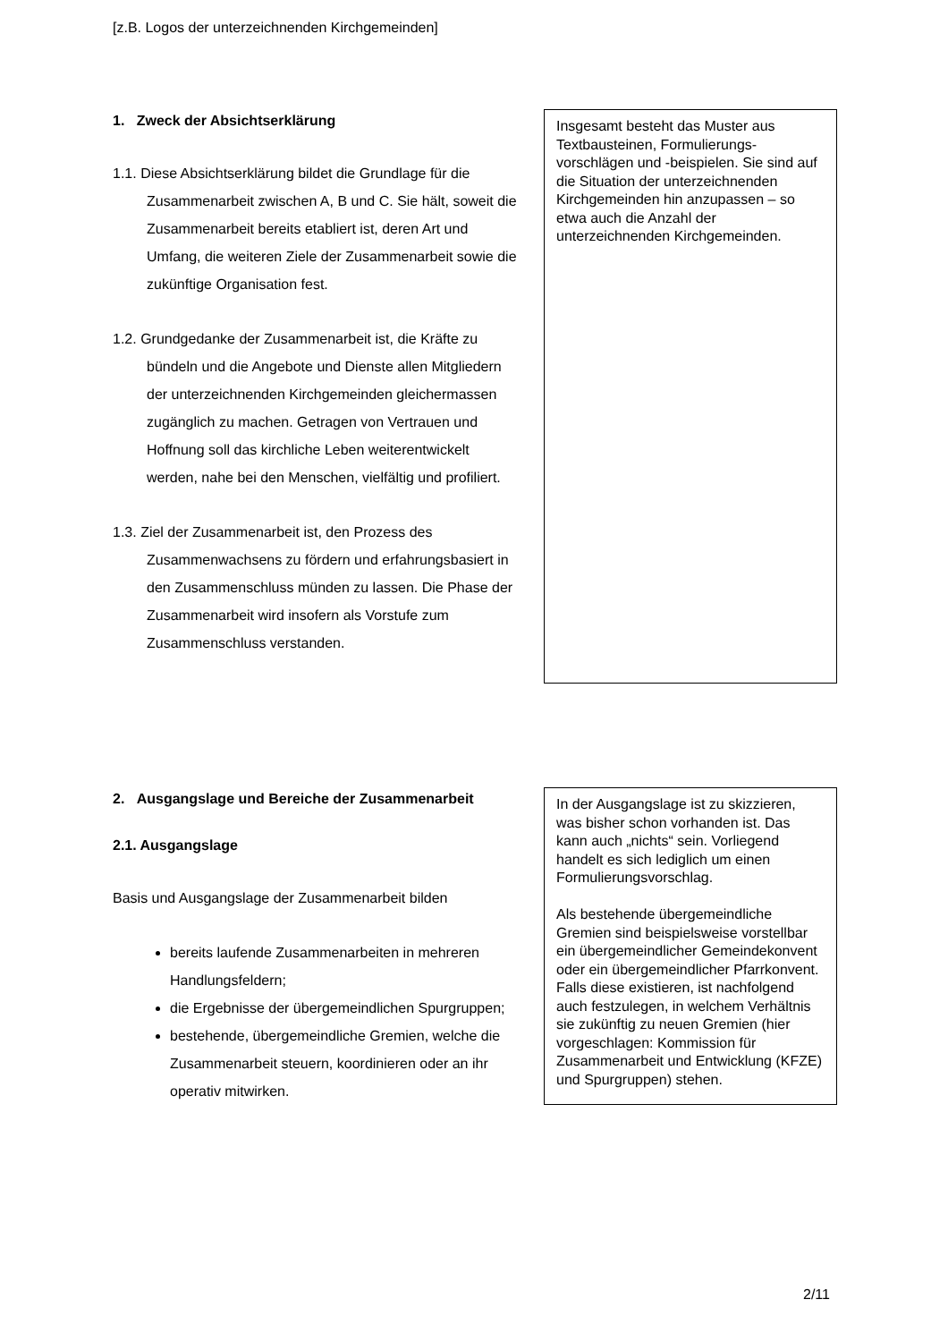[z.B. Logos der unterzeichnenden Kirchgemeinden]
1. Zweck der Absichtserklärung
1.1. Diese Absichtserklärung bildet die Grundlage für die Zusammenarbeit zwischen A, B und C. Sie hält, soweit die Zusammenarbeit bereits etabliert ist, deren Art und Umfang, die weiteren Ziele der Zusammenarbeit sowie die zukünftige Organisation fest.
1.2. Grundgedanke der Zusammenarbeit ist, die Kräfte zu bündeln und die Angebote und Dienste allen Mitgliedern der unterzeichnenden Kirchgemeinden gleichermassen zugänglich zu machen. Getragen von Vertrauen und Hoffnung soll das kirchliche Leben weiterentwickelt werden, nahe bei den Menschen, vielfältig und profiliert.
1.3. Ziel der Zusammenarbeit ist, den Prozess des Zusammenwachsens zu fördern und erfahrungsbasiert in den Zusammenschluss münden zu lassen. Die Phase der Zusammenarbeit wird insofern als Vorstufe zum Zusammenschluss verstanden.
Insgesamt besteht das Muster aus Textbausteinen, Formulierungs-vorschlägen und -beispielen. Sie sind auf die Situation der unterzeichnenden Kirchgemeinden hin anzupassen – so etwa auch die Anzahl der unterzeichnenden Kirchgemeinden.
2. Ausgangslage und Bereiche der Zusammenarbeit
2.1. Ausgangslage
Basis und Ausgangslage der Zusammenarbeit bilden
bereits laufende Zusammenarbeiten in mehreren Handlungsfeldern;
die Ergebnisse der übergemeindlichen Spurgruppen;
bestehende, übergemeindliche Gremien, welche die Zusammenarbeit steuern, koordinieren oder an ihr operativ mitwirken.
In der Ausgangslage ist zu skizzieren, was bisher schon vorhanden ist. Das kann auch „nichts“ sein. Vorliegend handelt es sich lediglich um einen Formulierungsvorschlag.
Als bestehende übergemeindliche Gremien sind beispielsweise vorstellbar ein übergemeindlicher Gemeindekonvent oder ein übergemeindlicher Pfarrkonvent. Falls diese existieren, ist nachfolgend auch festzulegen, in welchem Verhältnis sie zukünftig zu neuen Gremien (hier vorgeschlagen: Kommission für Zusammenarbeit und Entwicklung (KFZE) und Spurgruppen) stehen.
2/11